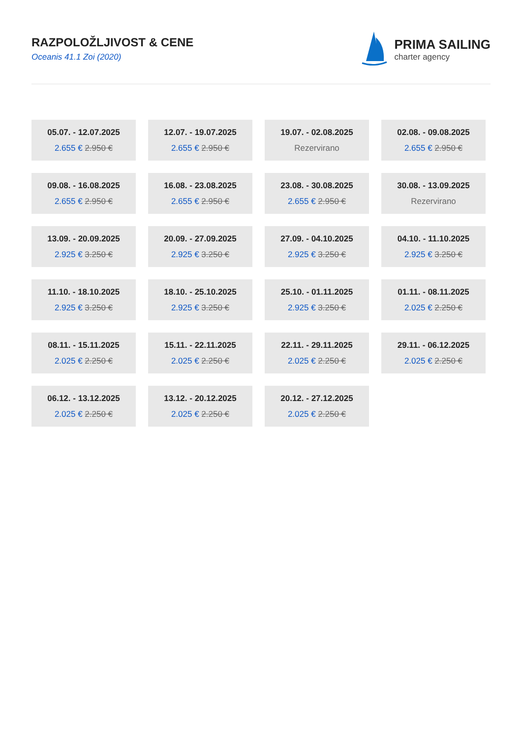RAZPOLOŽLJIVOST & CENE
Oceanis 41.1 Zoi (2020)
PRIMA SAILING
charter agency
05.07. - 12.07.2025
2.655 € 2.950 €
12.07. - 19.07.2025
2.655 € 2.950 €
19.07. - 02.08.2025
Rezervirano
02.08. - 09.08.2025
2.655 € 2.950 €
09.08. - 16.08.2025
2.655 € 2.950 €
16.08. - 23.08.2025
2.655 € 2.950 €
23.08. - 30.08.2025
2.655 € 2.950 €
30.08. - 13.09.2025
Rezervirano
13.09. - 20.09.2025
2.925 € 3.250 €
20.09. - 27.09.2025
2.925 € 3.250 €
27.09. - 04.10.2025
2.925 € 3.250 €
04.10. - 11.10.2025
2.925 € 3.250 €
11.10. - 18.10.2025
2.925 € 3.250 €
18.10. - 25.10.2025
2.925 € 3.250 €
25.10. - 01.11.2025
2.925 € 3.250 €
01.11. - 08.11.2025
2.025 € 2.250 €
08.11. - 15.11.2025
2.025 € 2.250 €
15.11. - 22.11.2025
2.025 € 2.250 €
22.11. - 29.11.2025
2.025 € 2.250 €
29.11. - 06.12.2025
2.025 € 2.250 €
06.12. - 13.12.2025
2.025 € 2.250 €
13.12. - 20.12.2025
2.025 € 2.250 €
20.12. - 27.12.2025
2.025 € 2.250 €